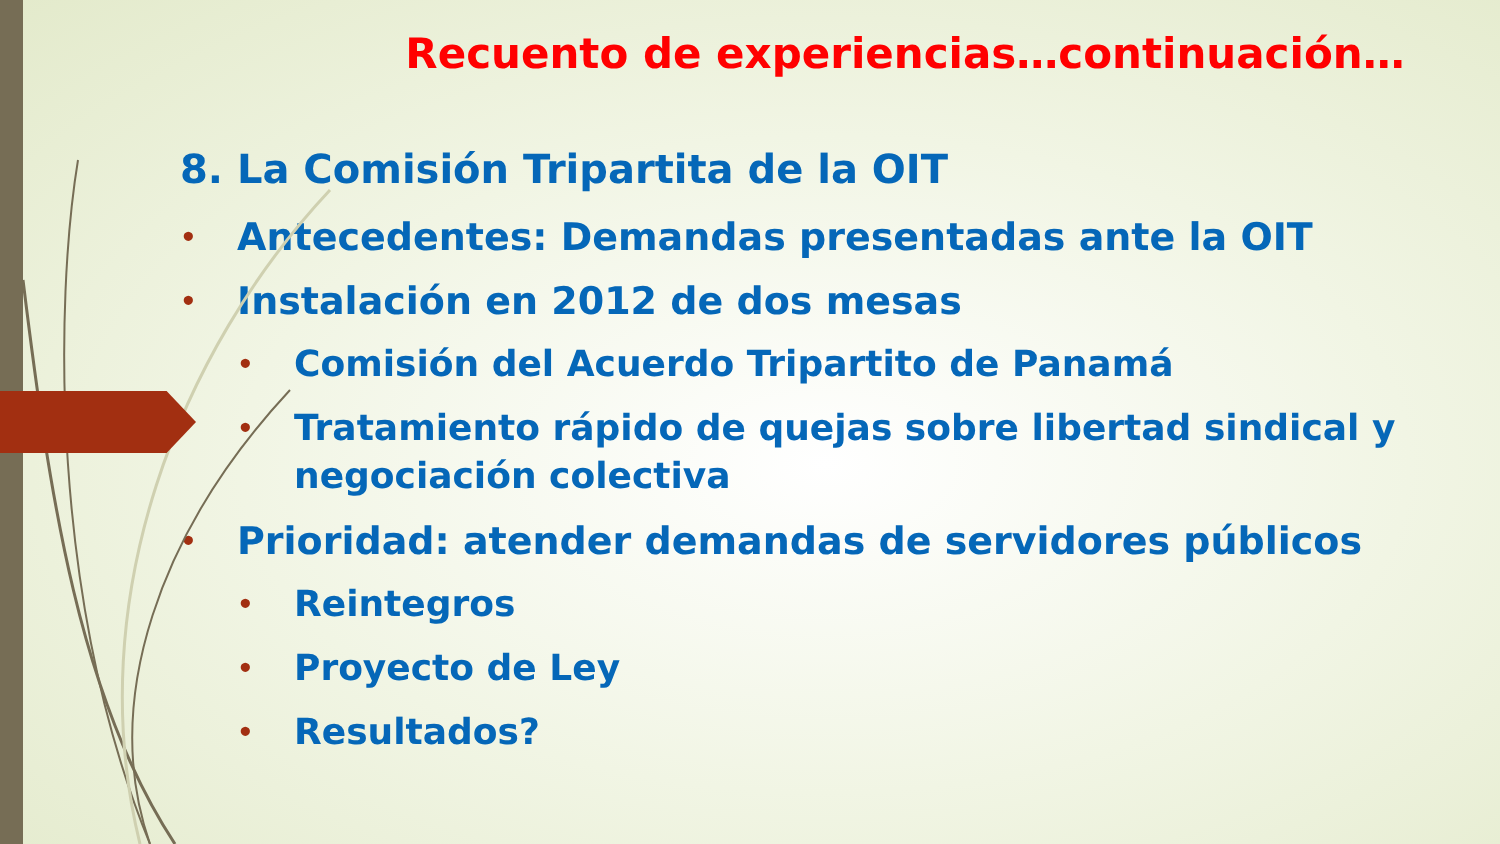Recuento de experiencias…continuación…
8. La Comisión Tripartita de la OIT
• Antecedentes: Demandas presentadas ante la OIT
• Instalación en 2012 de dos mesas
• Comisión del Acuerdo Tripartito de Panamá
• Tratamiento rápido de quejas sobre libertad sindical y negociación colectiva
• Prioridad: atender demandas de servidores públicos
• Reintegros
• Proyecto de Ley
• Resultados?